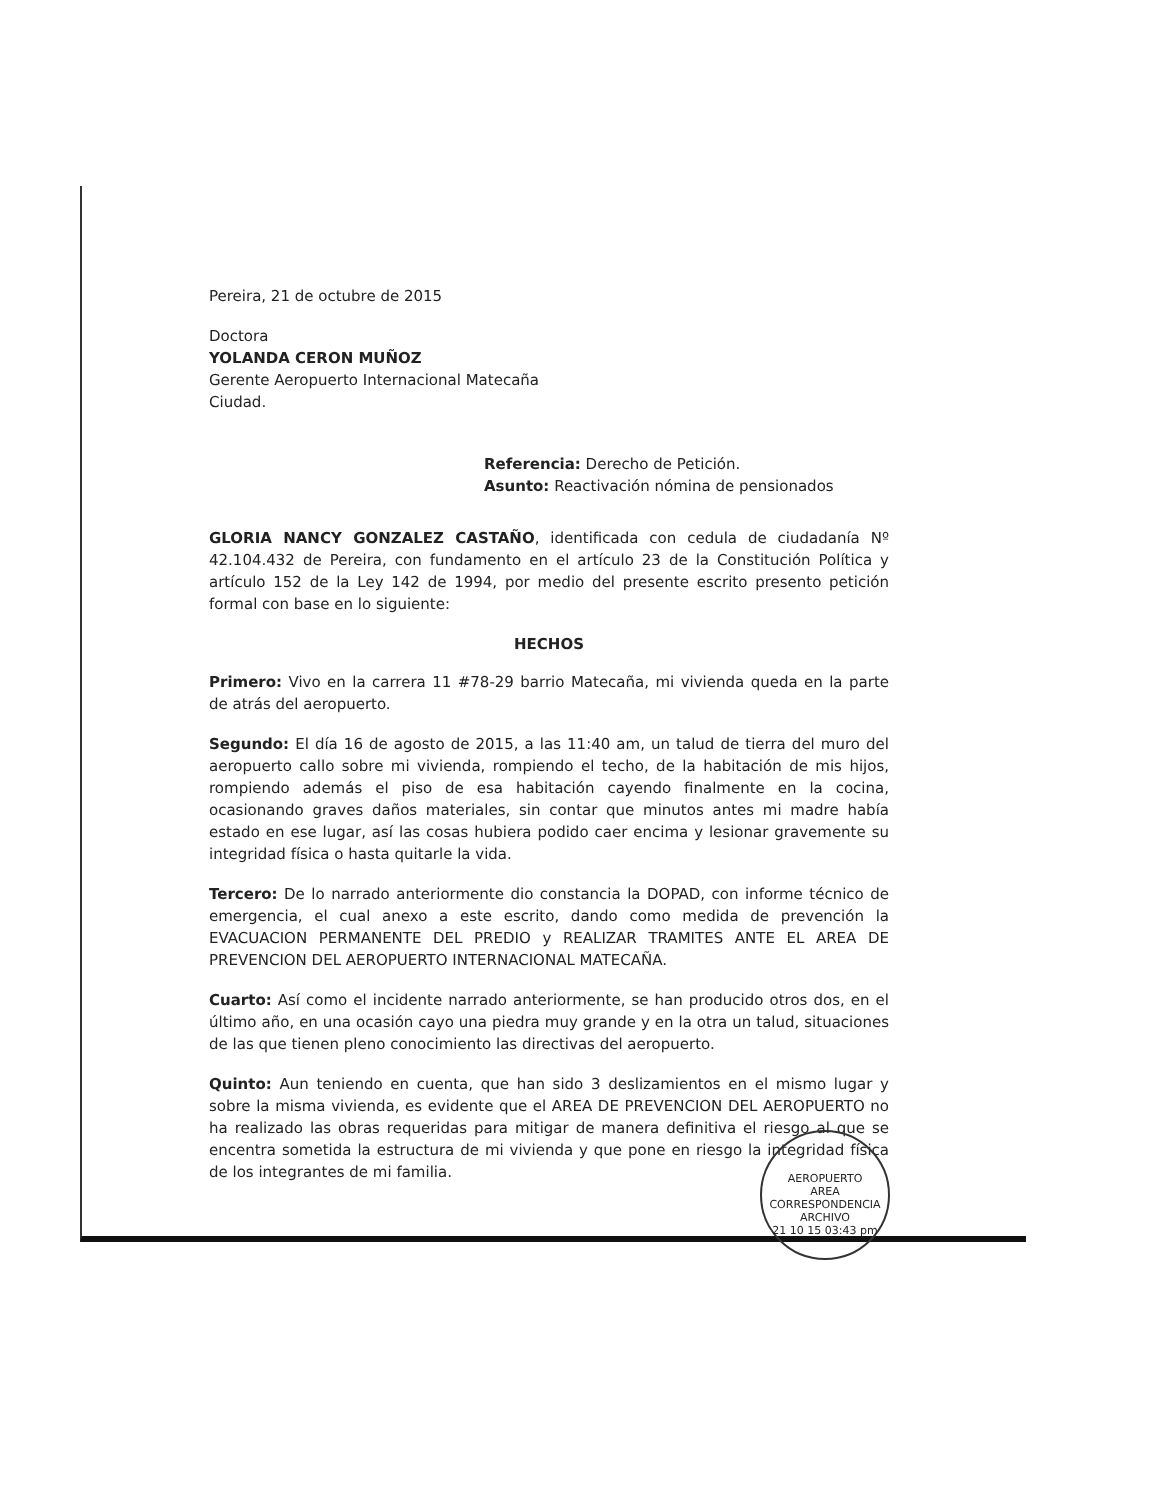Pereira, 21 de octubre de 2015
Doctora
YOLANDA CERON MUÑOZ
Gerente Aeropuerto Internacional Matecaña
Ciudad.
Referencia: Derecho de Petición.
Asunto: Reactivación nómina de pensionados
GLORIA NANCY GONZALEZ CASTAÑO, identificada con cedula de ciudadanía Nº 42.104.432 de Pereira, con fundamento en el artículo 23 de la Constitución Política y artículo 152 de la Ley 142 de 1994, por medio del presente escrito presento petición formal con base en lo siguiente:
HECHOS
Primero: Vivo en la carrera 11 #78-29 barrio Matecaña, mi vivienda queda en la parte de atrás del aeropuerto.
Segundo: El día 16 de agosto de 2015, a las 11:40 am, un talud de tierra del muro del aeropuerto callo sobre mi vivienda, rompiendo el techo, de la habitación de mis hijos, rompiendo además el piso de esa habitación cayendo finalmente en la cocina, ocasionando graves daños materiales, sin contar que minutos antes mi madre había estado en ese lugar, así las cosas hubiera podido caer encima y lesionar gravemente su integridad física o hasta quitarle la vida.
Tercero: De lo narrado anteriormente dio constancia la DOPAD, con informe técnico de emergencia, el cual anexo a este escrito, dando como medida de prevención la EVACUACION PERMANENTE DEL PREDIO y REALIZAR TRAMITES ANTE EL AREA DE PREVENCION DEL AEROPUERTO INTERNACIONAL MATECAÑA.
Cuarto: Así como el incidente narrado anteriormente, se han producido otros dos, en el último año, en una ocasión cayo una piedra muy grande y en la otra un talud, situaciones de las que tienen pleno conocimiento las directivas del aeropuerto.
Quinto: Aun teniendo en cuenta, que han sido 3 deslizamientos en el mismo lugar y sobre la misma vivienda, es evidente que el AREA DE PREVENCION DEL AEROPUERTO no ha realizado las obras requeridas para mitigar de manera definitiva el riesgo al que se encentra sometida la estructura de mi vivienda y que pone en riesgo la integridad física de los integrantes de mi familia.
AEROPUERTO
AREA
CORRESPONDENCIA
ARCHIVO
21 10 15 03:43 pm